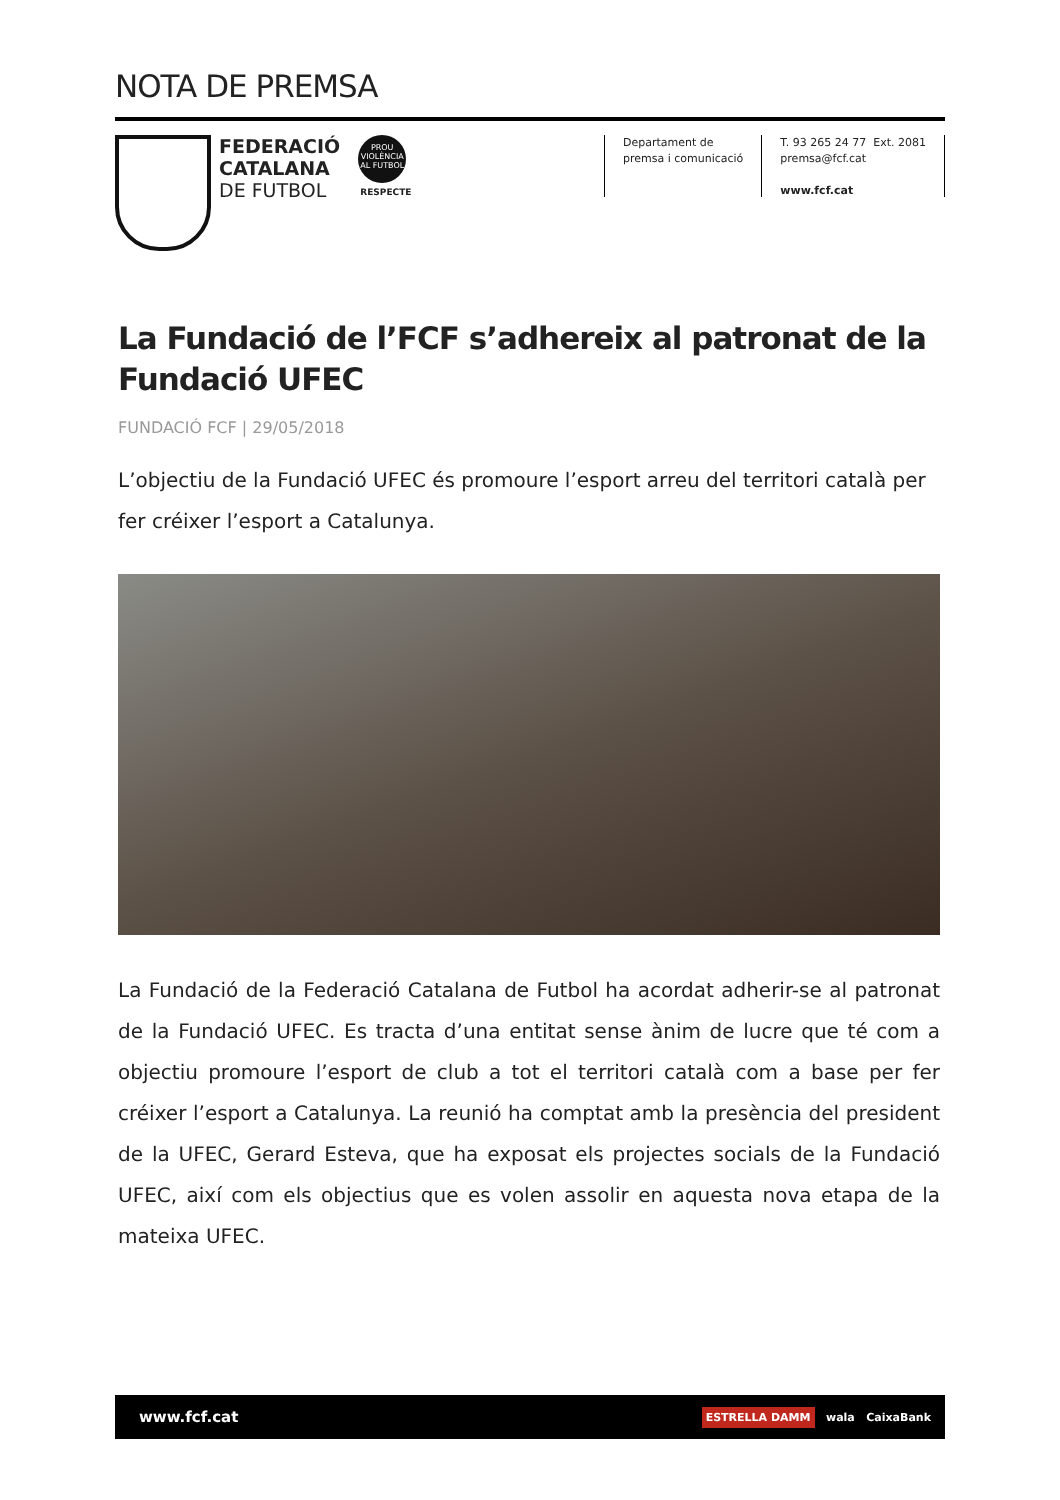NOTA DE PREMSA
FEDERACIÓ
CATALANA
DE FUTBOL
PROU VIOLÈNCIA AL FUTBOL
RESPECTE
Departament de
premsa i comunicació
T. 93 265 24 77 Ext. 2081
premsa@fcf.cat
www.fcf.cat
La Fundació de l’FCF s’adhereix al patronat de la Fundació UFEC
FUNDACIÓ FCF | 29/05/2018
L’objectiu de la Fundació UFEC és promoure l’esport arreu del territori català per fer créixer l’esport a Catalunya.
La Fundació de la Federació Catalana de Futbol ha acordat adherir-se al patronat de la Fundació UFEC. Es tracta d’una entitat sense ànim de lucre que té com a objectiu promoure l’esport de club a tot el territori català com a base per fer créixer l’esport a Catalunya. La reunió ha comptat amb la presència del president de la UFEC, Gerard Esteva, que ha exposat els projectes socials de la Fundació UFEC, així com els objectius que es volen assolir en aquesta nova etapa de la mateixa UFEC.
www.fcf.cat ESTRELLA DAMM wala CaixaBank